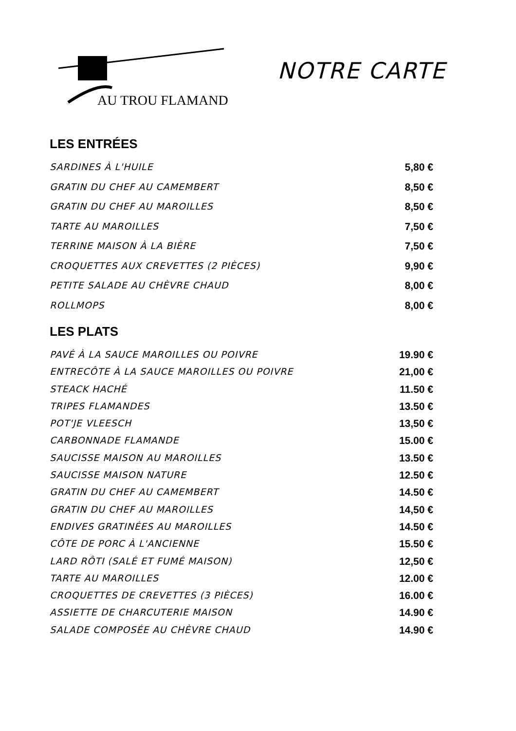AU TROU FLAMAND
NOTRE CARTE
LES ENTRÉES
SARDINES À L'HUILE 5,80 €
GRATIN DU CHEF AU CAMEMBERT 8,50 €
GRATIN DU CHEF AU MAROILLES 8,50 €
TARTE AU MAROILLES 7,50 €
TERRINE MAISON À LA BIÈRE 7,50 €
CROQUETTES AUX CREVETTES (2 PIÈCES) 9,90 €
PETITE SALADE AU CHÈVRE CHAUD 8,00 €
ROLLMOPS 8,00 €
LES PLATS
PAVÉ À LA SAUCE MAROILLES OU POIVRE 19.90 €
ENTRECÔTE À LA SAUCE MAROILLES OU POIVRE 21,00 €
STEACK HACHÉ 11.50 €
TRIPES FLAMANDES 13.50 €
POT'JE VLEESCH 13,50 €
CARBONNADE FLAMANDE 15.00 €
SAUCISSE MAISON AU MAROILLES 13.50 €
SAUCISSE MAISON NATURE 12.50 €
GRATIN DU CHEF AU CAMEMBERT 14.50 €
GRATIN DU CHEF AU MAROILLES 14,50 €
ENDIVES GRATINÉES AU MAROILLES 14.50 €
CÔTE DE PORC À L'ANCIENNE 15.50 €
LARD RÔTI (SALÉ ET FUMÉ MAISON) 12,50 €
TARTE AU MAROILLES 12.00 €
CROQUETTES DE CREVETTES (3 PIÈCES) 16.00 €
ASSIETTE DE CHARCUTERIE MAISON 14.90 €
SALADE COMPOSÉE AU CHÈVRE CHAUD 14.90 €